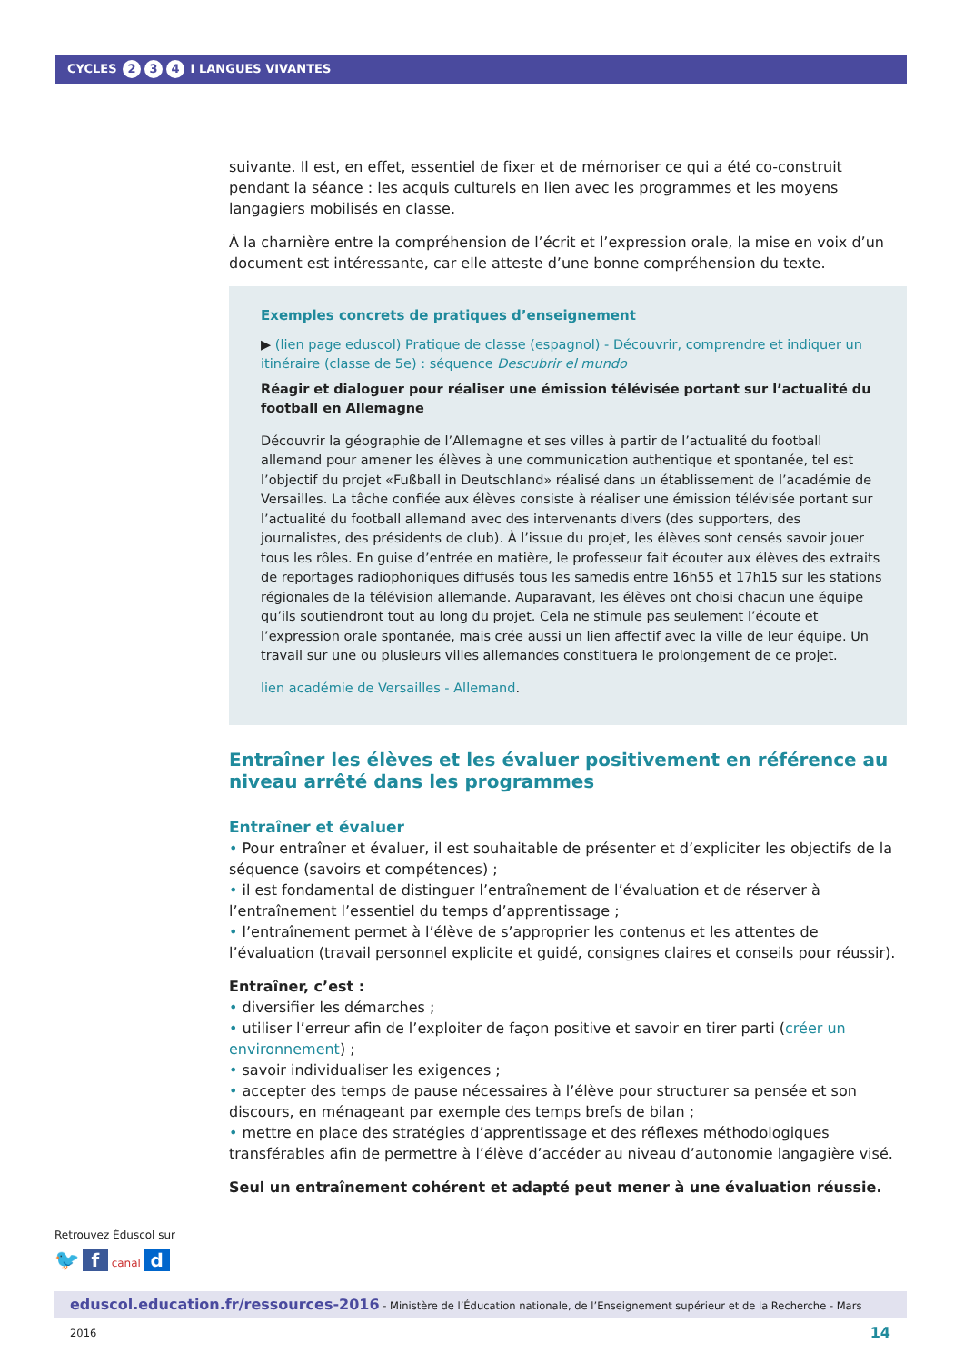CYCLES 2 3 4 I LANGUES VIVANTES
suivante. Il est, en effet, essentiel de fixer et de mémoriser ce qui a été co-construit pendant la séance : les acquis culturels en lien avec les programmes et les moyens langagiers mobilisés en classe.
À la charnière entre la compréhension de l’écrit et l’expression orale, la mise en voix d’un document est intéressante, car elle atteste d’une bonne compréhension du texte.
Exemples concrets de pratiques d’enseignement
▶ (lien page eduscol) Pratique de classe (espagnol) - Découvrir, comprendre et indiquer un itinéraire (classe de 5e) : séquence Descubrir el mundo
Réagir et dialoguer pour réaliser une émission télévisée portant sur l’actualité du football en Allemagne
Découvrir la géographie de l’Allemagne et ses villes à partir de l’actualité du football allemand pour amener les élèves à une communication authentique et spontanée, tel est l’objectif du projet «Fußball in Deutschland» réalisé dans un établissement de l’académie de Versailles. La tâche confiée aux élèves consiste à réaliser une émission télévisée portant sur l’actualité du football allemand avec des intervenants divers (des supporters, des journalistes, des présidents de club). À l’issue du projet, les élèves sont censés savoir jouer tous les rôles. En guise d’entrée en matière, le professeur fait écouter aux élèves des extraits de reportages radiophoniques diffusés tous les samedis entre 16h55 et 17h15 sur les stations régionales de la télévision allemande. Auparavant, les élèves ont choisi chacun une équipe qu’ils soutiendront tout au long du projet. Cela ne stimule pas seulement l’écoute et l’expression orale spontanée, mais crée aussi un lien affectif avec la ville de leur équipe. Un travail sur une ou plusieurs villes allemandes constituera le prolongement de ce projet.
lien académie de Versailles - Allemand.
Entraîner les élèves et les évaluer positivement en référence au niveau arrêté dans les programmes
Entraîner et évaluer
• Pour entraîner et évaluer, il est souhaitable de présenter et d’expliciter les objectifs de la séquence (savoirs et compétences) ;
• il est fondamental de distinguer l’entraînement de l’évaluation et de réserver à l’entraînement l’essentiel du temps d’apprentissage ;
• l’entraînement permet à l’élève de s’approprier les contenus et les attentes de l’évaluation (travail personnel explicite et guidé, consignes claires et conseils pour réussir).
Entraîner, c’est :
• diversifier les démarches ;
• utiliser l’erreur afin de l’exploiter de façon positive et savoir en tirer parti (créer un environnement) ;
• savoir individualiser les exigences ;
• accepter des temps de pause nécessaires à l’élève pour structurer sa pensée et son discours, en ménageant par exemple des temps brefs de bilan ;
• mettre en place des stratégies d’apprentissage et des réflexes méthodologiques transférables afin de permettre à l’élève d’accéder au niveau d’autonomie langagière visé.
Seul un entraînement cohérent et adapté peut mener à une évaluation réussie.
Retrouvez Éduscol sur
🐦 f canal d
eduscol.education.fr/ressources-2016 - Ministère de l’Éducation nationale, de l’Enseignement supérieur et de la Recherche - Mars 2016 14